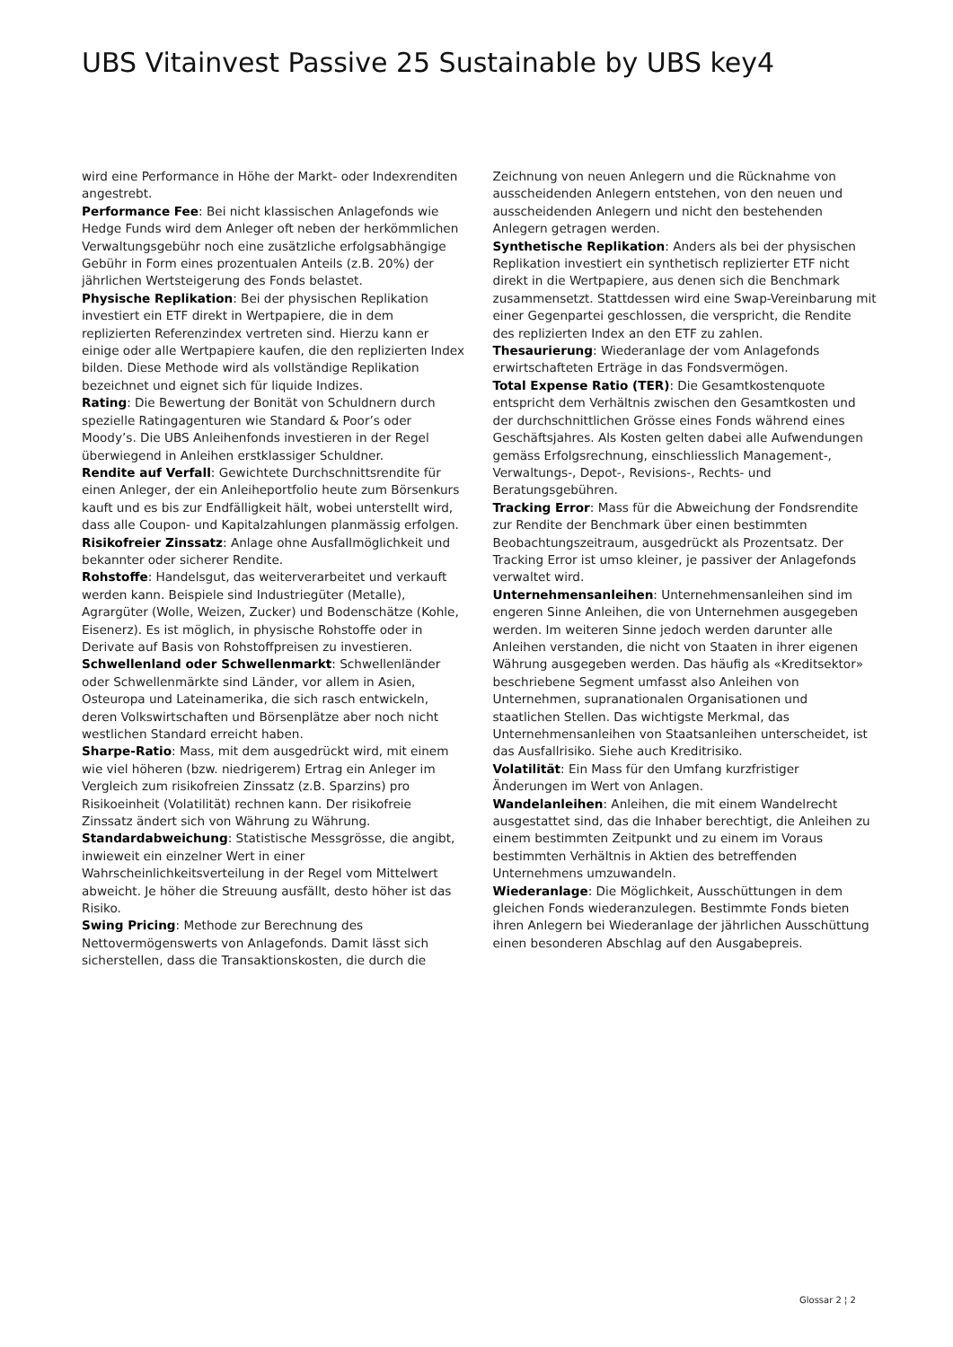UBS Vitainvest Passive 25 Sustainable by UBS key4
wird eine Performance in Höhe der Markt- oder Indexrenditen angestrebt.
Performance Fee: Bei nicht klassischen Anlagefonds wie Hedge Funds wird dem Anleger oft neben der herkömmlichen Verwaltungsgebühr noch eine zusätzliche erfolgsabhängige Gebühr in Form eines prozentualen Anteils (z.B. 20%) der jährlichen Wertsteigerung des Fonds belastet.
Physische Replikation: Bei der physischen Replikation investiert ein ETF direkt in Wertpapiere, die in dem replizierten Referenzindex vertreten sind. Hierzu kann er einige oder alle Wertpapiere kaufen, die den replizierten Index bilden. Diese Methode wird als vollständige Replikation bezeichnet und eignet sich für liquide Indizes.
Rating: Die Bewertung der Bonität von Schuldnern durch spezielle Ratingagenturen wie Standard & Poor’s oder Moody’s. Die UBS Anleihenfonds investieren in der Regel überwiegend in Anleihen erstklassiger Schuldner.
Rendite auf Verfall: Gewichtete Durchschnittsrendite für einen Anleger, der ein Anleiheportfolio heute zum Börsenkurs kauft und es bis zur Endfälligkeit hält, wobei unterstellt wird, dass alle Coupon- und Kapitalzahlungen planmässig erfolgen.
Risikofreier Zinssatz: Anlage ohne Ausfallmöglichkeit und bekannter oder sicherer Rendite.
Rohstoffe: Handelsgut, das weiterverarbeitet und verkauft werden kann. Beispiele sind Industriegüter (Metalle), Agrargüter (Wolle, Weizen, Zucker) und Bodenschätze (Kohle, Eisenerz). Es ist möglich, in physische Rohstoffe oder in Derivate auf Basis von Rohstoffpreisen zu investieren.
Schwellenland oder Schwellenmarkt: Schwellenländer oder Schwellenmärkte sind Länder, vor allem in Asien, Osteuropa und Lateinamerika, die sich rasch entwickeln, deren Volkswirtschaften und Börsenplätze aber noch nicht westlichen Standard erreicht haben.
Sharpe-Ratio: Mass, mit dem ausgedrückt wird, mit einem wie viel höheren (bzw. niedrigerem) Ertrag ein Anleger im Vergleich zum risikofreien Zinssatz (z.B. Sparzins) pro Risikoeinheit (Volatilität) rechnen kann. Der risikofreie Zinssatz ändert sich von Währung zu Währung.
Standardabweichung: Statistische Messgrösse, die angibt, inwieweit ein einzelner Wert in einer Wahrscheinlichkeitsverteilung in der Regel vom Mittelwert abweicht. Je höher die Streuung ausfällt, desto höher ist das Risiko.
Swing Pricing: Methode zur Berechnung des Nettovermögenswerts von Anlagefonds. Damit lässt sich sicherstellen, dass die Transaktionskosten, die durch die
Zeichnung von neuen Anlegern und die Rücknahme von ausscheidenden Anlegern entstehen, von den neuen und ausscheidenden Anlegern und nicht den bestehenden Anlegern getragen werden.
Synthetische Replikation: Anders als bei der physischen Replikation investiert ein synthetisch replizierter ETF nicht direkt in die Wertpapiere, aus denen sich die Benchmark zusammensetzt. Stattdessen wird eine Swap-Vereinbarung mit einer Gegenpartei geschlossen, die verspricht, die Rendite des replizierten Index an den ETF zu zahlen.
Thesaurierung: Wiederanlage der vom Anlagefonds erwirtschafteten Erträge in das Fondsvermögen.
Total Expense Ratio (TER): Die Gesamtkostenquote entspricht dem Verhältnis zwischen den Gesamtkosten und der durchschnittlichen Grösse eines Fonds während eines Geschäftsjahres. Als Kosten gelten dabei alle Aufwendungen gemäss Erfolgsrechnung, einschliesslich Management-, Verwaltungs-, Depot-, Revisions-, Rechts- und Beratungsgebühren.
Tracking Error: Mass für die Abweichung der Fondsrendite zur Rendite der Benchmark über einen bestimmten Beobachtungszeitraum, ausgedrückt als Prozentsatz. Der Tracking Error ist umso kleiner, je passiver der Anlagefonds verwaltet wird.
Unternehmensanleihen: Unternehmensanleihen sind im engeren Sinne Anleihen, die von Unternehmen ausgegeben werden. Im weiteren Sinne jedoch werden darunter alle Anleihen verstanden, die nicht von Staaten in ihrer eigenen Währung ausgegeben werden. Das häufig als «Kreditsektor» beschriebene Segment umfasst also Anleihen von Unternehmen, supranationalen Organisationen und staatlichen Stellen. Das wichtigste Merkmal, das Unternehmensanleihen von Staatsanleihen unterscheidet, ist das Ausfallrisiko. Siehe auch Kreditrisiko.
Volatilität: Ein Mass für den Umfang kurzfristiger Änderungen im Wert von Anlagen.
Wandelanleihen: Anleihen, die mit einem Wandelrecht ausgestattet sind, das die Inhaber berechtigt, die Anleihen zu einem bestimmten Zeitpunkt und zu einem im Voraus bestimmten Verhältnis in Aktien des betreffenden Unternehmens umzuwandeln.
Wiederanlage: Die Möglichkeit, Ausschüttungen in dem gleichen Fonds wiederanzulegen. Bestimmte Fonds bieten ihren Anlegern bei Wiederanlage der jährlichen Ausschüttung einen besonderen Abschlag auf den Ausgabepreis.
Glossar 2 ¦ 2